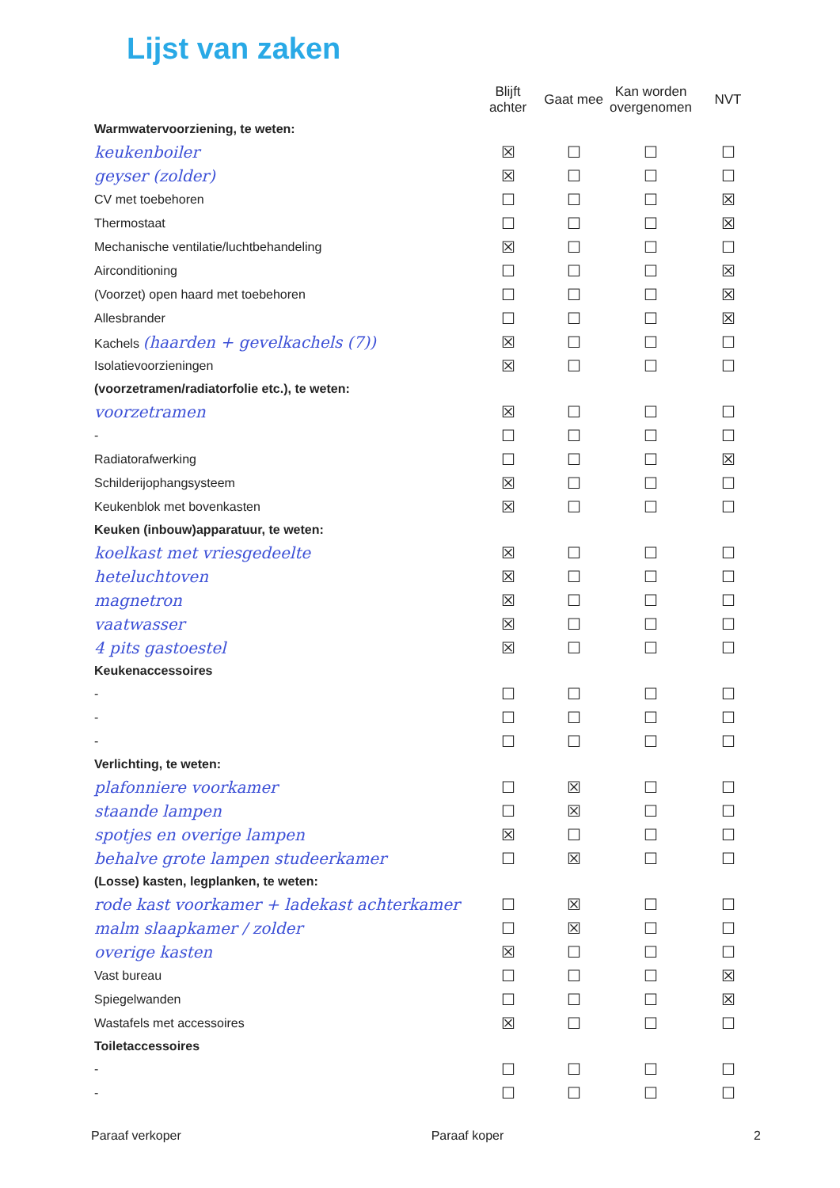Lijst van zaken
| | Blijft achter | Gaat mee | Kan worden overgenomen | NVT |
| --- | --- | --- | --- | --- |
| Warmwatervoorziening, te weten: | | | | |
| keukenboiler | ☒ | ☐ | ☐ | ☐ |
| geyser (zolder) | ☒ | ☐ | ☐ | ☐ |
| CV met toebehoren | ☐ | ☐ | ☐ | ☒ |
| Thermostaat | ☐ | ☐ | ☐ | ☒ |
| Mechanische ventilatie/luchtbehandeling | ☒ | ☐ | ☐ | ☐ |
| Airconditioning | ☐ | ☐ | ☐ | ☒ |
| (Voorzet) open haard met toebehoren | ☐ | ☐ | ☐ | ☒ |
| Allesbrander | ☐ | ☐ | ☐ | ☒ |
| Kachels (haarden + gevelkachels (7)) | ☒ | ☐ | ☐ | ☐ |
| Isolatievoorzieningen | ☒ | ☐ | ☐ | ☐ |
| (voorzetramen/radiatorfolie etc.), te weten: | | | | |
| voorzetramen | ☒ | ☐ | ☐ | ☐ |
| - | ☐ | ☐ | ☐ | ☐ |
| Radiatorafwerking | ☐ | ☐ | ☐ | ☒ |
| Schilderijophangsysteem | ☒ | ☐ | ☐ | ☐ |
| Keukenblok met bovenkasten | ☒ | ☐ | ☐ | ☐ |
| Keuken (inbouw)apparatuur, te weten: | | | | |
| koelkast met vriesgedeelte | ☒ | ☐ | ☐ | ☐ |
| heteluchtoven | ☒ | ☐ | ☐ | ☐ |
| magnetron | ☒ | ☐ | ☐ | ☐ |
| vaatwasser | ☒ | ☐ | ☐ | ☐ |
| 4 pits gastoestel | ☒ | ☐ | ☐ | ☐ |
| Keukenaccessoires | | | | |
| - | ☐ | ☐ | ☐ | ☐ |
| - | ☐ | ☐ | ☐ | ☐ |
| - | ☐ | ☐ | ☐ | ☐ |
| Verlichting, te weten: | | | | |
| plafonniere voorkamer | ☐ | ☒ | ☐ | ☐ |
| staande lampen | ☐ | ☒ | ☐ | ☐ |
| spotjes en overige lampen | ☒ | ☐ | ☐ | ☐ |
| behalve grote lampen studeerkamer | ☐ | ☒ | ☐ | ☐ |
| (Losse) kasten, legplanken, te weten: | | | | |
| rode kast voorkamer + ladekast achterkamer | ☐ | ☒ | ☐ | ☐ |
| malm slaapkamer / zolder | ☐ | ☒ | ☐ | ☐ |
| overige kasten | ☒ | ☐ | ☐ | ☐ |
| Vast bureau | ☐ | ☐ | ☐ | ☒ |
| Spiegelwanden | ☐ | ☐ | ☐ | ☒ |
| Wastafels met accessoires | ☒ | ☐ | ☐ | ☐ |
| Toiletaccessoires | | | | |
| - | ☐ | ☐ | ☐ | ☐ |
| - | ☐ | ☐ | ☐ | ☐ |
Paraaf verkoper Paraaf koper 2